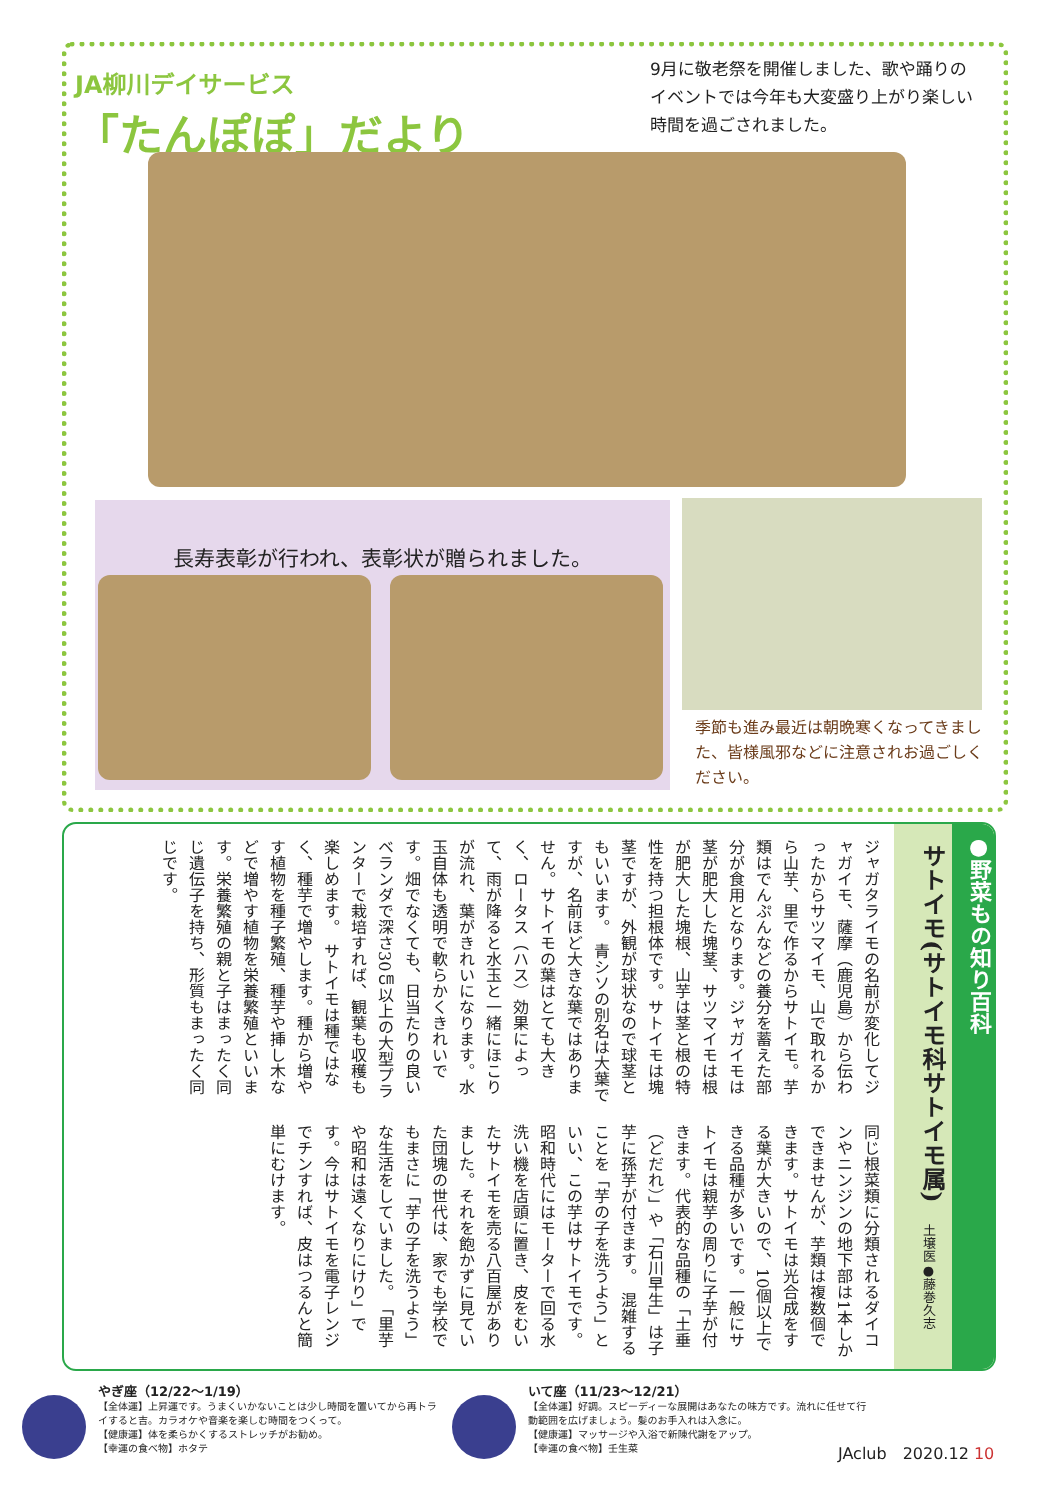JA柳川デイサービス
「たんぽぽ」だより
9月に敬老祭を開催しました、歌や踊りのイベントでは今年も大変盛り上がり楽しい時間を過ごされました。
長寿表彰が行われ、表彰状が贈られました。
季節も進み最近は朝晩寒くなってきました、皆様風邪などに注意されお過ごしください。
●野菜もの知り百科
サトイモ(サトイモ科サトイモ属)
土壌医●藤巻久志
ジャガタライモの名前が変化してジャガイモ、薩摩（鹿児島）から伝わったからサツマイモ、山で取れるから山芋、里で作るからサトイモ。芋類はでんぷんなどの養分を蓄えた部分が食用となります。ジャガイモは茎が肥大した塊茎、サツマイモは根が肥大した塊根、山芋は茎と根の特性を持つ担根体です。サトイモは塊茎ですが、外観が球状なので球茎ともいいます。　青シソの別名は大葉ですが、名前ほど大きな葉ではありません。サトイモの葉はとても大きく、ロータス（ハス）効果によって、雨が降ると水玉と一緒にほこりが流れ、葉がきれいになります。水玉自体も透明で軟らかくきれいです。畑でなくても、日当たりの良いベランダで深さ30㎝以上の大型プランターで栽培すれば、観葉も収穫も楽しめます。　サトイモは種ではなく、種芋で増やします。種から増やす植物を種子繁殖、種芋や挿し木などで増やす植物を栄養繁殖といいます。栄養繁殖の親と子はまったく同じ遺伝子を持ち、形質もまったく同じです。
同じ根菜類に分類されるダイコンやニンジンの地下部は1本しかできませんが、芋類は複数個できます。サトイモは光合成をする葉が大きいので、10個以上できる品種が多いです。一般にサトイモは親芋の周りに子芋が付きます。代表的な品種の「土垂（どだれ）」や「石川早生」は子芋に孫芋が付きます。　混雑することを「芋の子を洗うよう」といい、この芋はサトイモです。昭和時代にはモーターで回る水洗い機を店頭に置き、皮をむいたサトイモを売る八百屋がありました。それを飽かずに見ていた団塊の世代は、家でも学校でもまさに「芋の子を洗うよう」な生活をしていました。　「里芋や昭和は遠くなりにけり」です。今はサトイモを電子レンジでチンすれば、皮はつるんと簡単にむけます。
やぎ座（12/22〜1/19）
【全体運】上昇運です。うまくいかないことは少し時間を置いてから再トライすると吉。カラオケや音楽を楽しむ時間をつくって。
【健康運】体を柔らかくするストレッチがお勧め。
【幸運の食べ物】ホタテ
いて座（11/23〜12/21）
【全体運】好調。スピーディーな展開はあなたの味方です。流れに任せて行動範囲を広げましょう。髪のお手入れは入念に。
【健康運】マッサージや入浴で新陳代謝をアップ。
【幸運の食べ物】壬生菜
JAclub　2020.12 10